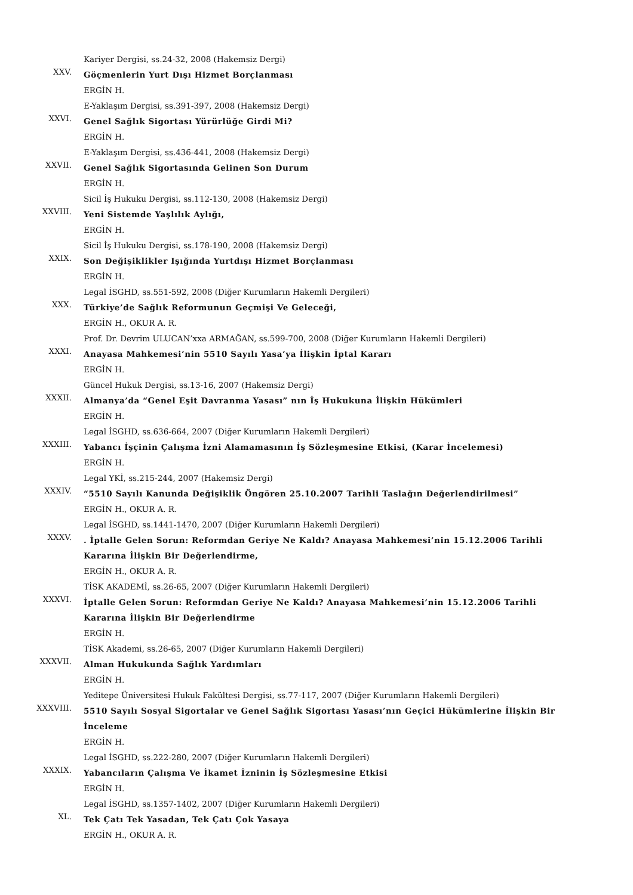Kariyer Dergisi, ss.24-32, 2008 (Hakemsiz Dergi)
XXV.
Göçmenlerin Yurt Dışı Hizmet Borçlanması
ERGİN H.
E-Yaklaşım Dergisi, ss.391-397, 2008 (Hakemsiz Dergi)
XXVI.
Genel Sağlık Sigortası Yürürlüğe Girdi Mi?
ERGİN H.
E-Yaklaşım Dergisi, ss.436-441, 2008 (Hakemsiz Dergi)
XXVII.
Genel Sağlık Sigortasında Gelinen Son Durum
ERGİN H.
Sicil İş Hukuku Dergisi, ss.112-130, 2008 (Hakemsiz Dergi)
XXVIII.
Yeni Sistemde Yaşlılık Aylığı,
ERGİN H.
Sicil İş Hukuku Dergisi, ss.178-190, 2008 (Hakemsiz Dergi)
XXIX.
Son Değişiklikler Işığında Yurtdışı Hizmet Borçlanması
ERGİN H.
Legal İSGHD, ss.551-592, 2008 (Diğer Kurumların Hakemli Dergileri)
XXX.
Türkiye’de Sağlık Reformunun Geçmişi Ve Geleceği,
ERGİN H., OKUR A. R.
Prof. Dr. Devrim ULUCAN’xxa ARMAĞAN, ss.599-700, 2008 (Diğer Kurumların Hakemli Dergileri)
XXXI.
Anayasa Mahkemesi’nin 5510 Sayılı Yasa’ya İlişkin İptal Kararı
ERGİN H.
Güncel Hukuk Dergisi, ss.13-16, 2007 (Hakemsiz Dergi)
XXXII.
Almanya’da “Genel Eşit Davranma Yasası” nın İş Hukukuna İlişkin Hükümleri
ERGİN H.
Legal İSGHD, ss.636-664, 2007 (Diğer Kurumların Hakemli Dergileri)
XXXIII.
Yabancı İşçinin Çalışma İzni Alamamasının İş Sözleşmesine Etkisi, (Karar İncelemesi)
ERGİN H.
Legal YKİ, ss.215-244, 2007 (Hakemsiz Dergi)
XXXIV.
“5510 Sayılı Kanunda Değişiklik Öngören 25.10.2007 Tarihli Taslağın Değerlendirilmesi”
ERGİN H., OKUR A. R.
Legal İSGHD, ss.1441-1470, 2007 (Diğer Kurumların Hakemli Dergileri)
XXXV.
. İptalle Gelen Sorun: Reformdan Geriye Ne Kaldı? Anayasa Mahkemesi’nin 15.12.2006 Tarihli Kararına İlişkin Bir Değerlendirme,
ERGİN H., OKUR A. R.
TİSK AKADEMİ, ss.26-65, 2007 (Diğer Kurumların Hakemli Dergileri)
XXXVI.
İptalle Gelen Sorun: Reformdan Geriye Ne Kaldı? Anayasa Mahkemesi’nin 15.12.2006 Tarihli Kararına İlişkin Bir Değerlendirme
ERGİN H.
TİSK Akademi, ss.26-65, 2007 (Diğer Kurumların Hakemli Dergileri)
XXXVII.
Alman Hukukunda Sağlık Yardımları
ERGİN H.
Yeditepe Üniversitesi Hukuk Fakültesi Dergisi, ss.77-117, 2007 (Diğer Kurumların Hakemli Dergileri)
XXXVIII.
5510 Sayılı Sosyal Sigortalar ve Genel Sağlık Sigortası Yasası’nın Geçici Hükümlerine İlişkin Bir İnceleme
ERGİN H.
Legal İSGHD, ss.222-280, 2007 (Diğer Kurumların Hakemli Dergileri)
XXXIX.
Yabancıların Çalışma Ve İkamet İzninin İş Sözleşmesine Etkisi
ERGİN H.
Legal İSGHD, ss.1357-1402, 2007 (Diğer Kurumların Hakemli Dergileri)
XL.
Tek Çatı Tek Yasadan, Tek Çatı Çok Yasaya
ERGİN H., OKUR A. R.